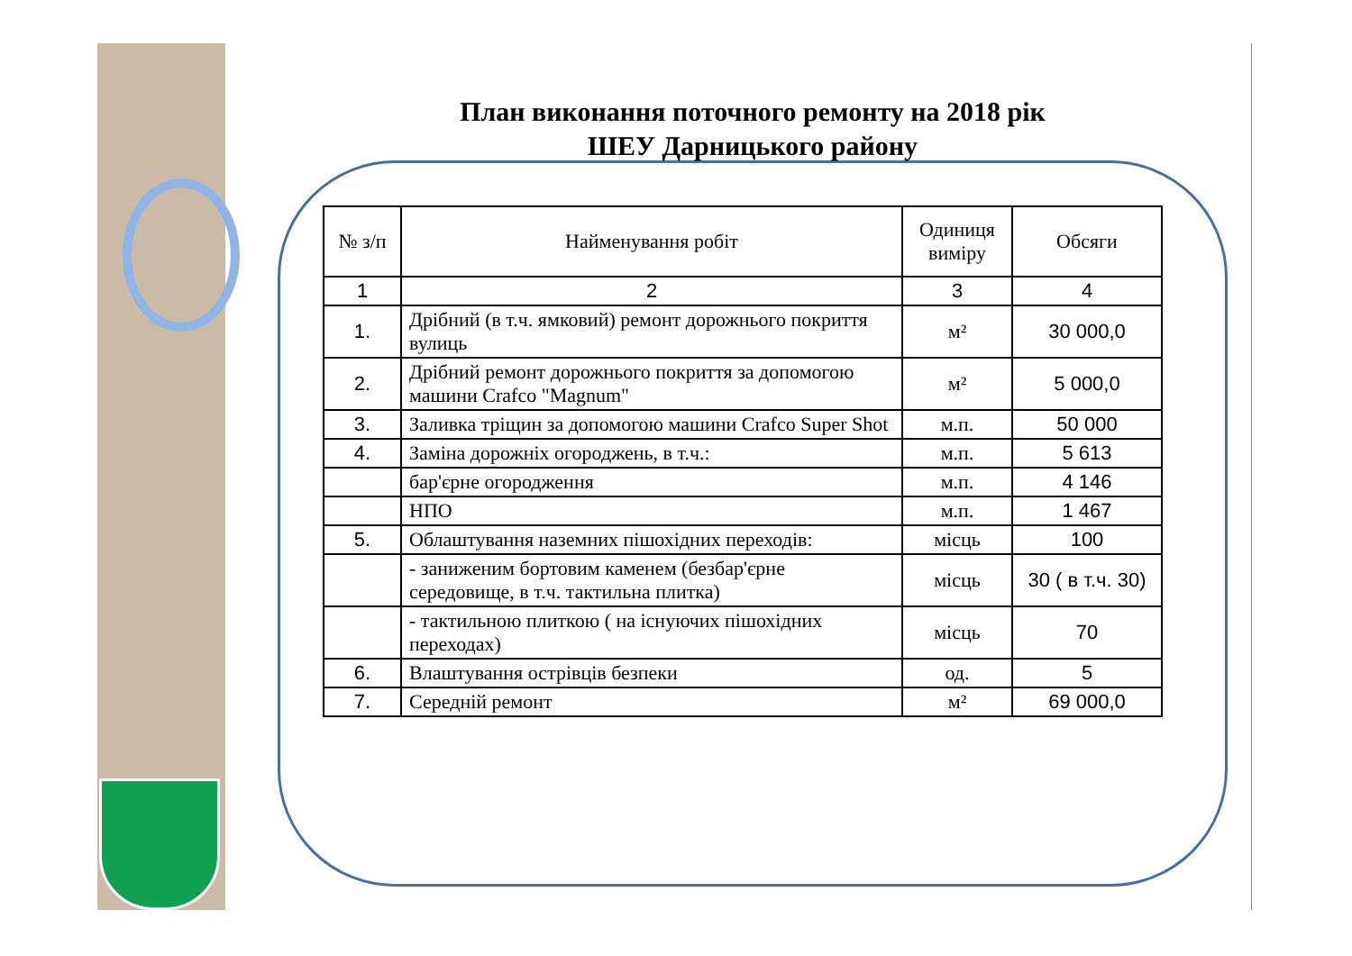План виконання поточного ремонту на 2018 рік
ШЕУ Дарницького району
| № з/п | Найменування робіт | Одиниця виміру | Обсяги |
| --- | --- | --- | --- |
| 1 | 2 | 3 | 4 |
| 1. | Дрібний (в т.ч. ямковий) ремонт дорожнього покриття вулиць | м² | 30 000,0 |
| 2. | Дрібний ремонт дорожнього покриття за допомогою машини Crafco "Magnum" | м² | 5 000,0 |
| 3. | Заливка тріщин за допомогою машини Crafco Super Shot | м.п. | 50 000 |
| 4. | Заміна дорожніх огороджень, в т.ч.: | м.п. | 5 613 |
| | бар'єрне огородження | м.п. | 4 146 |
| | НПО | м.п. | 1 467 |
| 5. | Облаштування наземних пішохідних переходів: | місць | 100 |
| | - заниженим бортовим каменем (безбар'єрне середовище, в т.ч. тактильна плитка) | місць | 30 ( в т.ч. 30) |
| | - тактильною плиткою ( на існуючих пішохідних переходах) | місць | 70 |
| 6. | Влаштування острівців безпеки | од. | 5 |
| 7. | Середній ремонт | м² | 69 000,0 |